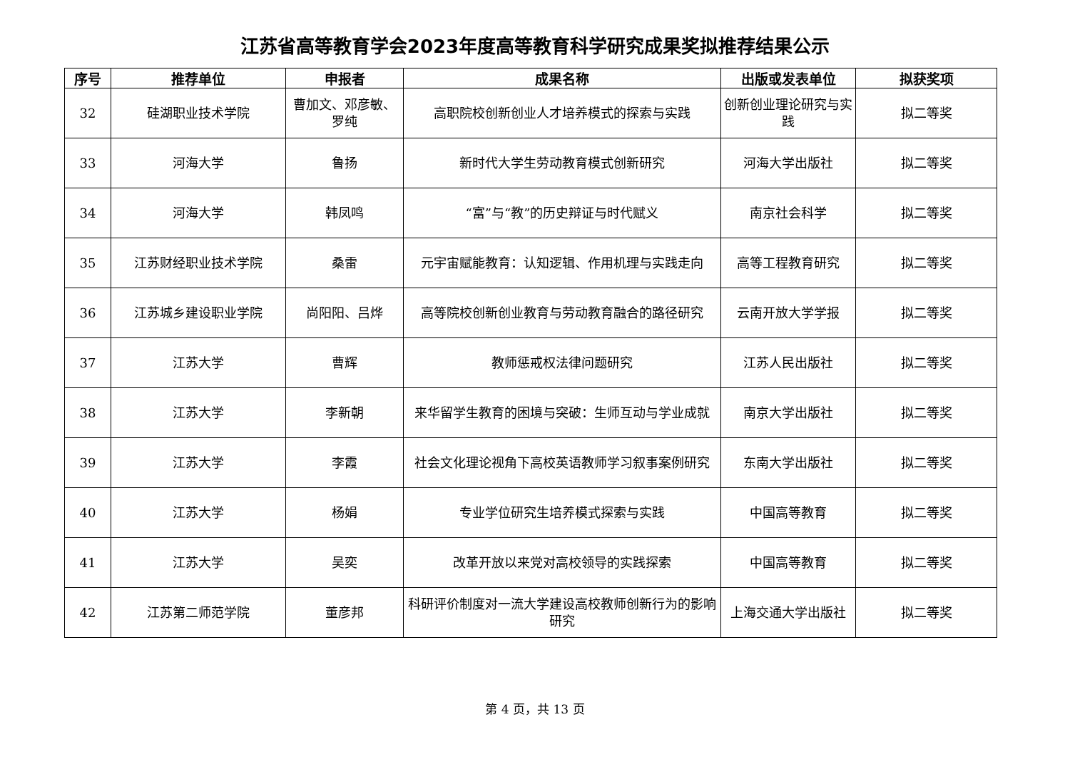江苏省高等教育学会2023年度高等教育科学研究成果奖拟推荐结果公示
| 序号 | 推荐单位 | 申报者 | 成果名称 | 出版或发表单位 | 拟获奖项 |
| --- | --- | --- | --- | --- | --- |
| 32 | 硅湖职业技术学院 | 曹加文、邓彦敏、罗纯 | 高职院校创新创业人才培养模式的探索与实践 | 创新创业理论研究与实践 | 拟二等奖 |
| 33 | 河海大学 | 鲁扬 | 新时代大学生劳动教育模式创新研究 | 河海大学出版社 | 拟二等奖 |
| 34 | 河海大学 | 韩凤鸣 | “富”与“教”的历史辩证与时代赋义 | 南京社会科学 | 拟二等奖 |
| 35 | 江苏财经职业技术学院 | 桑雷 | 元宇宙赋能教育：认知逻辑、作用机理与实践走向 | 高等工程教育研究 | 拟二等奖 |
| 36 | 江苏城乡建设职业学院 | 尚阳阳、吕烨 | 高等院校创新创业教育与劳动教育融合的路径研究 | 云南开放大学学报 | 拟二等奖 |
| 37 | 江苏大学 | 曹辉 | 教师惩戒权法律问题研究 | 江苏人民出版社 | 拟二等奖 |
| 38 | 江苏大学 | 李新朝 | 来华留学生教育的困境与突破：生师互动与学业成就 | 南京大学出版社 | 拟二等奖 |
| 39 | 江苏大学 | 李霞 | 社会文化理论视角下高校英语教师学习叙事案例研究 | 东南大学出版社 | 拟二等奖 |
| 40 | 江苏大学 | 杨娟 | 专业学位研究生培养模式探索与实践 | 中国高等教育 | 拟二等奖 |
| 41 | 江苏大学 | 吴奕 | 改革开放以来党对高校领导的实践探索 | 中国高等教育 | 拟二等奖 |
| 42 | 江苏第二师范学院 | 董彦邦 | 科研评价制度对一流大学建设高校教师创新行为的影响研究 | 上海交通大学出版社 | 拟二等奖 |
第 4 页，共 13 页